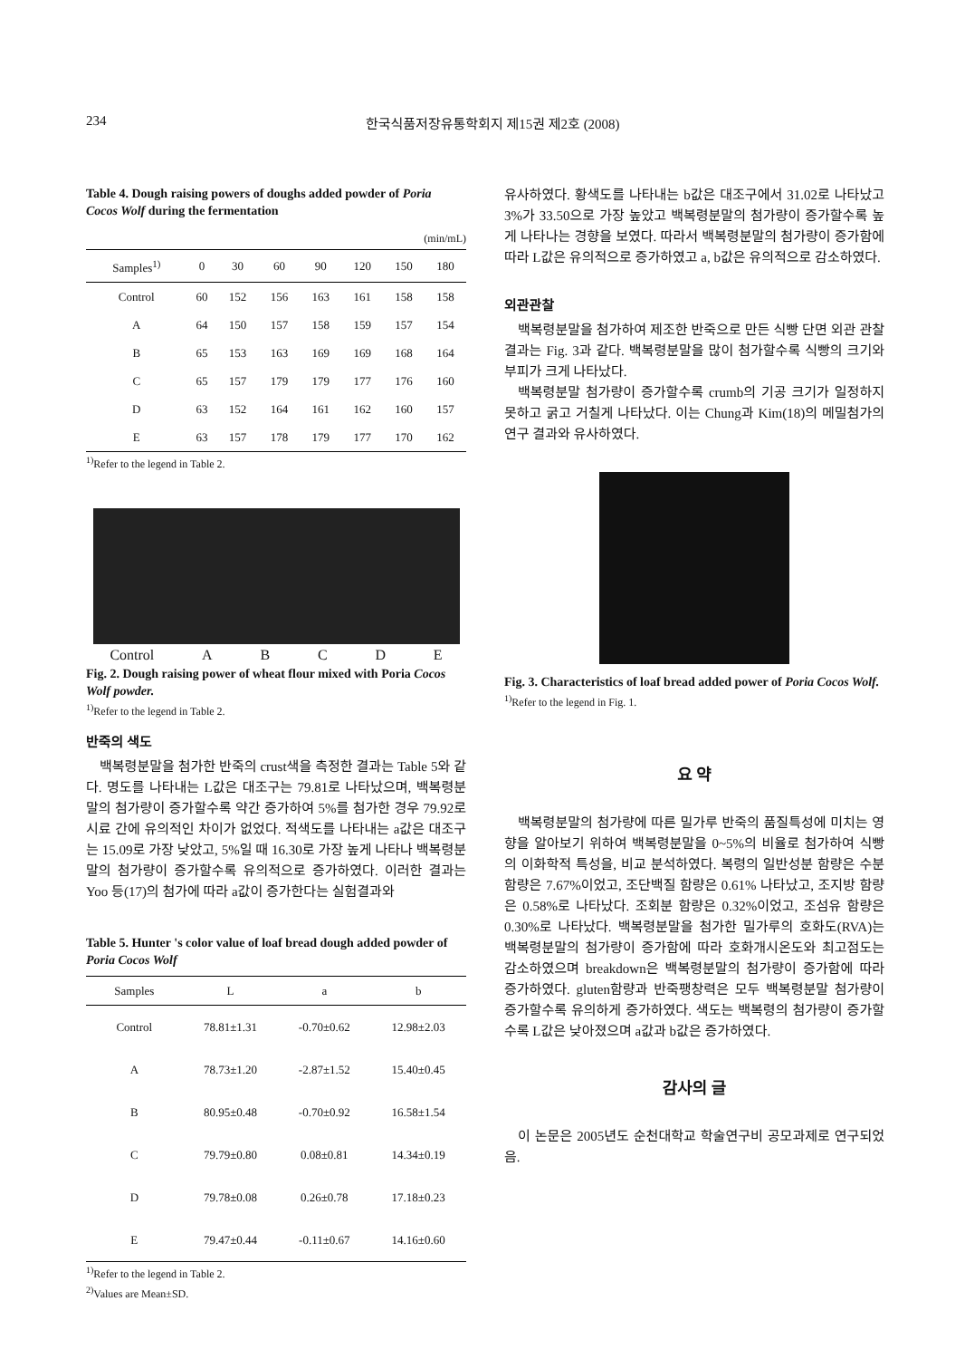234 한국식품저장유통학회지 제15권 제2호 (2008)
Table 4. Dough raising powers of doughs added powder of Poria Cocos Wolf during the fermentation
(min/mL)
| Samples<sup>1)</sup> | 0 | 30 | 60 | 90 | 120 | 150 | 180 |
| --- | --- | --- | --- | --- | --- | --- | --- |
| Control | 60 | 152 | 156 | 163 | 161 | 158 | 158 |
| A | 64 | 150 | 157 | 158 | 159 | 157 | 154 |
| B | 65 | 153 | 163 | 169 | 169 | 168 | 164 |
| C | 65 | 157 | 179 | 179 | 177 | 176 | 160 |
| D | 63 | 152 | 164 | 161 | 162 | 160 | 157 |
| E | 63 | 157 | 178 | 179 | 177 | 170 | 162 |
<sup>1)</sup> Refer to the legend in Table 2.
Control A B C D E
Fig. 2. Dough raising power of wheat flour mixed with Poria Cocos Wolf powder.
<sup>1)</sup> Refer to the legend in Table 2.
반죽의 색도
백복령분말을 첨가한 반죽의 crust색을 측정한 결과는 Table 5와 같다. 명도를 나타내는 L값은 대조구는 79.81로 나타났으며, 백복령분말의 첨가량이 증가할수록 약간 증가하여 5%를 첨가한 경우 79.92로 시료 간에 유의적인 차이가 없었다. 적색도를 나타내는 a값은 대조구는 15.09로 가장 낮았고, 5%일 때 16.30로 가장 높게 나타나 백복령분말의 첨가량이 증가할수록 유의적으로 증가하였다. 이러한 결과는 Yoo 등(17)의 첨가에 따라 a값이 증가한다는 실험결과와
Table 5. Hunter 's color value of loaf bread dough added powder of Poria Cocos Wolf
| Samples | L | a | b |
| --- | --- | --- | --- |
| Control | 78.81±1.31 | -0.70±0.62 | 12.98±2.03 |
| A | 78.73±1.20 | -2.87±1.52 | 15.40±0.45 |
| B | 80.95±0.48 | -0.70±0.92 | 16.58±1.54 |
| C | 79.79±0.80 | 0.08±0.81 | 14.34±0.19 |
| D | 79.78±0.08 | 0.26±0.78 | 17.18±0.23 |
| E | 79.47±0.44 | -0.11±0.67 | 14.16±0.60 |
<sup>1)</sup> Refer to the legend in Table 2.
<sup>2)</sup> Values are Mean±SD.
유사하였다. 황색도를 나타내는 b값은 대조구에서 31.02로 나타났고 3%가 33.50으로 가장 높았고 백복령분말의 첨가량이 증가할수록 높게 나타나는 경향을 보였다. 따라서 백복령분말의 첨가량이 증가함에 따라 L값은 유의적으로 증가하였고 a, b값은 유의적으로 감소하였다.
외관관찰
백복령분말을 첨가하여 제조한 반죽으로 만든 식빵 단면 외관 관찰 결과는 Fig. 3과 같다. 백복령분말을 많이 첨가할수록 식빵의 크기와 부피가 크게 나타났다.
백복령분말 첨가량이 증가할수록 crumb의 기공 크기가 일정하지 못하고 굵고 거칠게 나타났다. 이는 Chung과 Kim(18)의 메밀첨가의 연구 결과와 유사하였다.
Fig. 3. Characteristics of loaf bread added power of Poria Cocos Wolf.
<sup>1)</sup> Refer to the legend in Fig. 1.
요 약
백복령분말의 첨가량에 따른 밀가루 반죽의 품질특성에 미치는 영향을 알아보기 위하여 백복령분말을 0~5%의 비율로 첨가하여 식빵의 이화학적 특성을, 비교 분석하였다. 복령의 일반성분 함량은 수분 함량은 7.67%이었고, 조단백질 함량은 0.61% 나타났고, 조지방 함량은 0.58%로 나타났다. 조회분 함량은 0.32%이었고, 조섬유 함량은 0.30%로 나타났다. 백복령분말을 첨가한 밀가루의 호화도(RVA)는 백복령분말의 첨가량이 증가함에 따라 호화개시온도와 최고점도는 감소하였으며 breakdown은 백복령분말의 첨가량이 증가함에 따라 증가하였다. gluten함량과 반죽팽창력은 모두 백복령분말 첨가량이 증가할수록 유의하게 증가하였다. 색도는 백복령의 첨가량이 증가할수록 L값은 낮아졌으며 a값과 b값은 증가하였다.
감사의 글
이 논문은 2005년도 순천대학교 학술연구비 공모과제로 연구되었음.